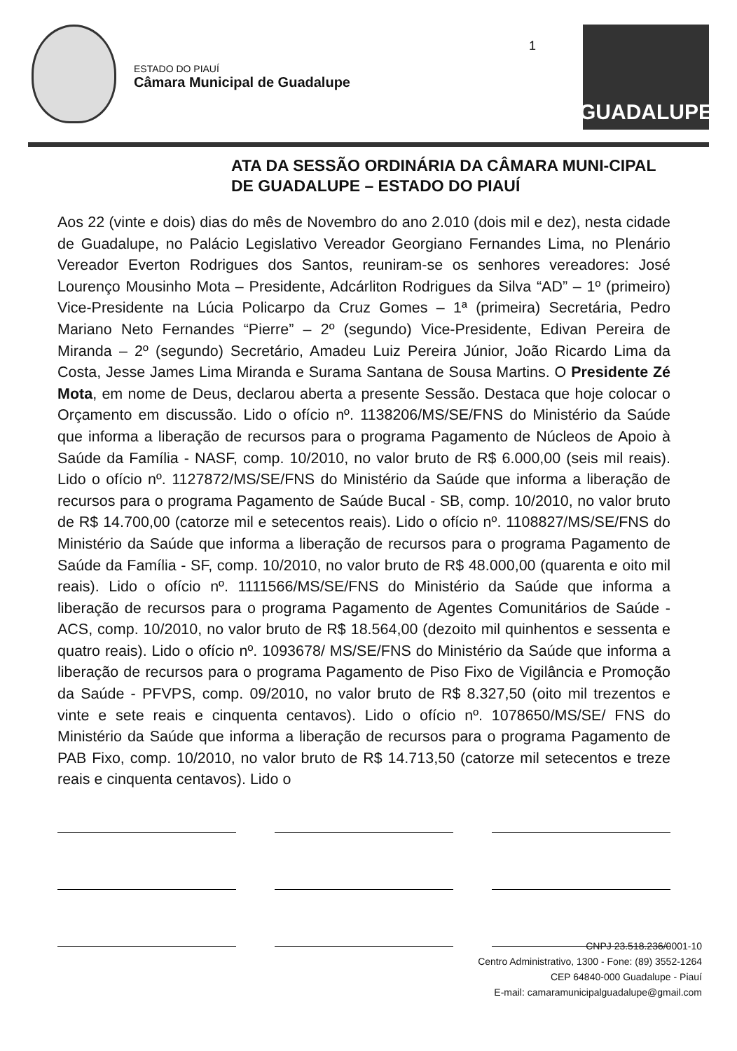ESTADO DO PIAUÍ
Câmara Municipal de Guadalupe
1
GUADALUPE
ATA DA SESSÃO ORDINÁRIA DA CÂMARA MUNI-CIPAL DE GUADALUPE – ESTADO DO PIAUÍ
Aos 22 (vinte e dois) dias do mês de Novembro do ano 2.010 (dois mil e dez), nesta cidade de Guadalupe, no Palácio Legislativo Vereador Georgiano Fernandes Lima, no Plenário Vereador Everton Rodrigues dos Santos, reuniram-se os senhores vereadores: José Lourenço Mousinho Mota – Presidente, Adcárliton Rodrigues da Silva “AD” – 1º (primeiro) Vice-Presidente na Lúcia Policarpo da Cruz Gomes – 1ª (primeira) Secretária, Pedro Mariano Neto Fernandes “Pierre” – 2º (segundo) Vice-Presidente, Edivan Pereira de Miranda – 2º (segundo) Secretário, Amadeu Luiz Pereira Júnior, João Ricardo Lima da Costa, Jesse James Lima Miranda e Surama Santana de Sousa Martins. O Presidente Zé Mota, em nome de Deus, declarou aberta a presente Sessão. Destaca que hoje colocar o Orçamento em discussão. Lido o ofício nº. 1138206/MS/SE/FNS do Ministério da Saúde que informa a liberação de recursos para o programa Pagamento de Núcleos de Apoio à Saúde da Família - NASF, comp. 10/2010, no valor bruto de R$ 6.000,00 (seis mil reais). Lido o ofício nº. 1127872/MS/SE/FNS do Ministério da Saúde que informa a liberação de recursos para o programa Pagamento de Saúde Bucal - SB, comp. 10/2010, no valor bruto de R$ 14.700,00 (catorze mil e setecentos reais). Lido o ofício nº. 1108827/MS/SE/FNS do Ministério da Saúde que informa a liberação de recursos para o programa Pagamento de Saúde da Família - SF, comp. 10/2010, no valor bruto de R$ 48.000,00 (quarenta e oito mil reais). Lido o ofício nº. 1111566/MS/SE/FNS do Ministério da Saúde que informa a liberação de recursos para o programa Pagamento de Agentes Comunitários de Saúde - ACS, comp. 10/2010, no valor bruto de R$ 18.564,00 (dezoito mil quinhentos e sessenta e quatro reais). Lido o ofício nº. 1093678/ MS/SE/FNS do Ministério da Saúde que informa a liberação de recursos para o programa Pagamento de Piso Fixo de Vigilância e Promoção da Saúde - PFVPS, comp. 09/2010, no valor bruto de R$ 8.327,50 (oito mil trezentos e vinte e sete reais e cinquenta centavos). Lido o ofício nº. 1078650/MS/SE/ FNS do Ministério da Saúde que informa a liberação de recursos para o programa Pagamento de PAB Fixo, comp. 10/2010, no valor bruto de R$ 14.713,50 (catorze mil setecentos e treze reais e cinquenta centavos). Lido o
CNPJ 23.518.236/0001-10
Centro Administrativo, 1300 - Fone: (89) 3552-1264
CEP 64840-000 Guadalupe - Piauí
E-mail: camaramunicipalguadalupe@gmail.com